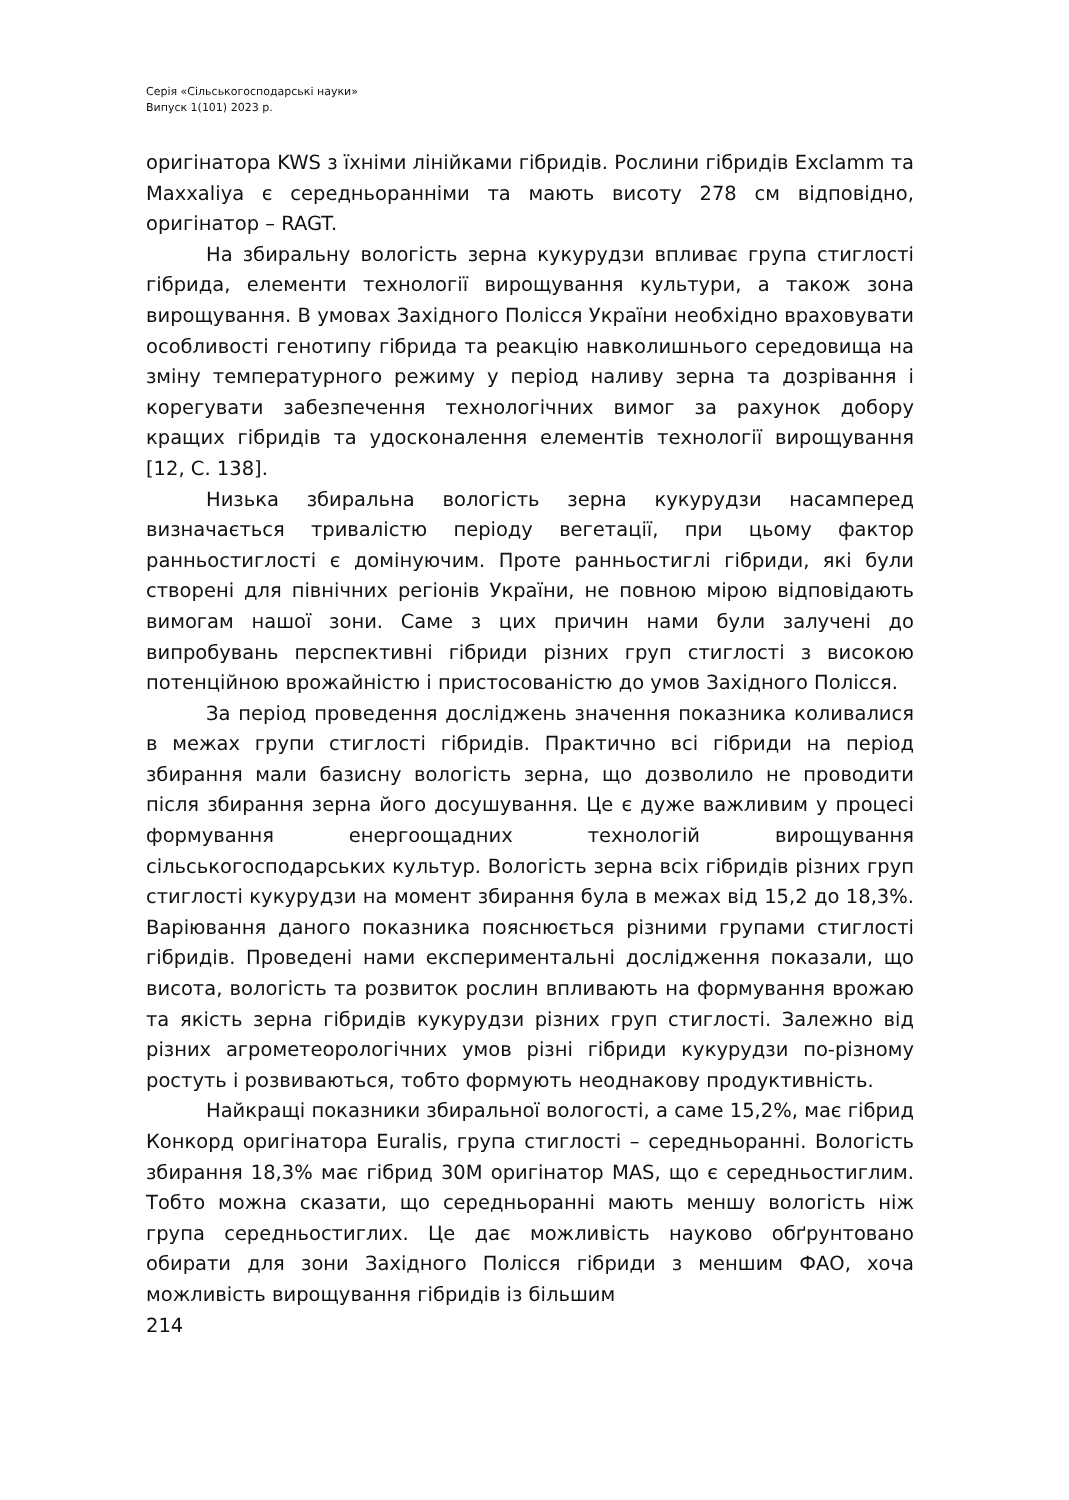Серія «Сільськогосподарські науки»
Випуск 1(101) 2023 р.
оригінатора KWS з їхніми лінійками гібридів. Рослини гібридів Exclamm та Maxxaliya є середньоранніми та мають висоту 278 см відповідно, оригінатор – RAGT.
На збиральну вологість зерна кукурудзи впливає група стиглості гібрида, елементи технології вирощування культури, а також зона вирощування. В умовах Західного Полісся України необхідно враховувати особливості генотипу гібрида та реакцію навколишнього середовища на зміну температурного режиму у період наливу зерна та дозрівання і корегувати забезпечення технологічних вимог за рахунок добору кращих гібридів та удосконалення елементів технології вирощування [12, С. 138].
Низька збиральна вологість зерна кукурудзи насамперед визначається тривалістю періоду вегетації, при цьому фактор ранньостиглості є домінуючим. Проте ранньостиглі гібриди, які були створені для північних регіонів України, не повною мірою відповідають вимогам нашої зони. Саме з цих причин нами були залучені до випробувань перспективні гібриди різних груп стиглості з високою потенційною врожайністю і пристосованістю до умов Західного Полісся.
За період проведення досліджень значення показника коливалися в межах групи стиглості гібридів. Практично всі гібриди на період збирання мали базисну вологість зерна, що дозволило не проводити після збирання зерна його досушування. Це є дуже важливим у процесі формування енергоощадних технологій вирощування сільськогосподарських культур. Вологість зерна всіх гібридів різних груп стиглості кукурудзи на момент збирання була в межах від 15,2 до 18,3%. Варіювання даного показника пояснюється різними групами стиглості гібридів. Проведені нами експериментальні дослідження показали, що висота, вологість та розвиток рослин впливають на формування врожаю та якість зерна гібридів кукурудзи різних груп стиглості. Залежно від різних агрометеорологічних умов різні гібриди кукурудзи по-різному ростуть і розвиваються, тобто формують неоднакову продуктивність.
Найкращі показники збиральної вологості, а саме 15,2%, має гібрид Конкорд оригінатора Euralis, група стиглості – середньоранні. Вологість збирання 18,3% має гібрид 30М оригінатор MAS, що є середньостиглим. Тобто можна сказати, що середньоранні мають меншу вологість ніж група середньостиглих. Це дає можливість науково обґрунтовано обирати для зони Західного Полісся гібриди з меншим ФАО, хоча можливість вирощування гібридів із більшим
214